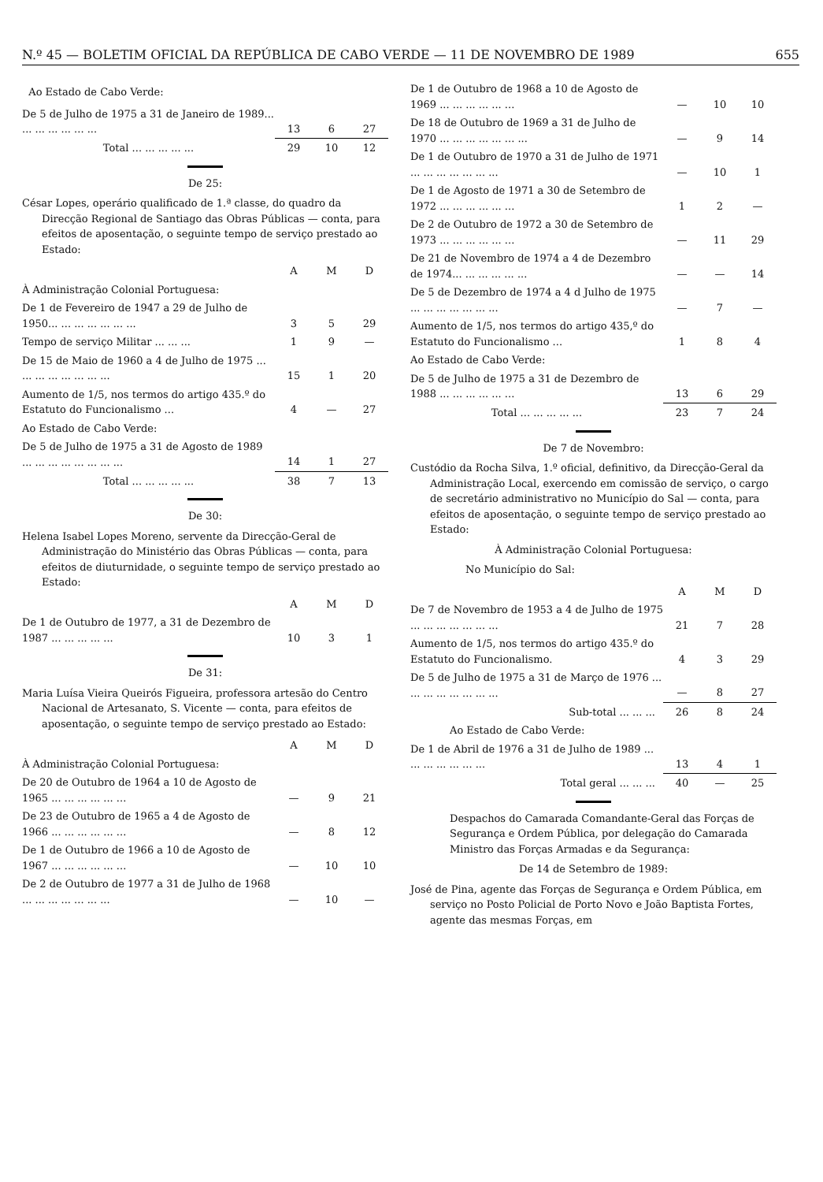N.º 45 — BOLETIM OFICIAL DA REPÚBLICA DE CABO VERDE — 11 DE NOVEMBRO DE 1989 655
Ao Estado de Cabo Verde:
| De 5 de Julho de 1975 a 31 de Janeiro de 1989... ... ... ... ... ... ... | 13 | 6 | 27 |
| Total ... ... ... ... ... | 29 | 10 | 12 |
De 25:
César Lopes, operário qualificado de 1.ª classe, do quadro da Direcção Regional de Santiago das Obras Públicas — conta, para efeitos de aposentação, o seguinte tempo de serviço prestado ao Estado:
| | A | M | D |
| --- | --- | --- | --- |
| À Administração Colonial Portuguesa: | | | |
| De 1 de Fevereiro de 1947 a 29 de Julho de 1950... ... ... ... ... ... ... | 3 | 5 | 29 |
| Tempo de serviço Militar ... ... ... | 1 | 9 | — |
| De 15 de Maio de 1960 a 4 de Julho de 1975 ... ... ... ... ... ... ... ... | 15 | 1 | 20 |
| Aumento de 1/5, nos termos do artigo 435.º do Estatuto do Funcionalismo ... | 4 | — | 27 |
| Ao Estado de Cabo Verde: | | | |
| De 5 de Julho de 1975 a 31 de Agosto de 1989 ... ... ... ... ... ... ... ... | 14 | 1 | 27 |
| Total ... ... ... ... ... | 38 | 7 | 13 |
De 30:
Helena Isabel Lopes Moreno, servente da Direcção-Geral de Administração do Ministério das Obras Públicas — conta, para efeitos de diuturnidade, o seguinte tempo de serviço prestado ao Estado:
| | A | M | D |
| --- | --- | --- | --- |
| De 1 de Outubro de 1977, a 31 de Dezembro de 1987 ... ... ... ... ... | 10 | 3 | 1 |
De 31:
Maria Luísa Vieira Queirós Figueira, professora artesão do Centro Nacional de Artesanato, S. Vicente — conta, para efeitos de aposentação, o seguinte tempo de serviço prestado ao Estado:
| | A | M | D |
| --- | --- | --- | --- |
| À Administração Colonial Portuguesa: | | | |
| De 20 de Outubro de 1964 a 10 de Agosto de 1965 ... ... ... ... ... ... | — | 9 | 21 |
| De 23 de Outubro de 1965 a 4 de Agosto de 1966 ... ... ... ... ... ... | — | 8 | 12 |
| De 1 de Outubro de 1966 a 10 de Agosto de 1967 ... ... ... ... ... ... | — | 10 | 10 |
| De 2 de Outubro de 1977 a 31 de Julho de 1968 ... ... ... ... ... ... ... | — | 10 | — |
| De 1 de Outubro de 1968 a 10 de Agosto de 1969 ... ... ... ... ... ... | — | 10 | 10 |
| De 18 de Outubro de 1969 a 31 de Julho de 1970 ... ... ... ... ... ... ... | — | 9 | 14 |
| De 1 de Outubro de 1970 a 31 de Julho de 1971 ... ... ... ... ... ... ... | — | 10 | 1 |
| De 1 de Agosto de 1971 a 30 de Setembro de 1972 ... ... ... ... ... ... | 1 | 2 | — |
| De 2 de Outubro de 1972 a 30 de Setembro de 1973 ... ... ... ... ... ... | — | 11 | 29 |
| De 21 de Novembro de 1974 a 4 de Dezembro de 1974... ... ... ... ... ... | — | — | 14 |
| De 5 de Dezembro de 1974 a 4 d Julho de 1975 ... ... ... ... ... ... ... | — | 7 | — |
| Aumento de 1/5, nos termos do artigo 435,º do Estatuto do Funcionalismo ... | 1 | 8 | 4 |
| Ao Estado de Cabo Verde: | | | |
| De 5 de Julho de 1975 a 31 de Dezembro de 1988 ... ... ... ... ... ... | 13 | 6 | 29 |
| Total ... ... ... ... ... | 23 | 7 | 24 |
De 7 de Novembro:
Custódio da Rocha Silva, 1.º oficial, definitivo, da Direcção-Geral da Administração Local, exercendo em comissão de serviço, o cargo de secretário administrativo no Município do Sal — conta, para efeitos de aposentação, o seguinte tempo de serviço prestado ao Estado:
À Administração Colonial Portuguesa:
No Município do Sal:
| | A | M | D |
| --- | --- | --- | --- |
| De 7 de Novembro de 1953 a 4 de Julho de 1975 ... ... ... ... ... ... ... | 21 | 7 | 28 |
| Aumento de 1/5, nos termos do artigo 435.º do Estatuto do Funcionalismo. | 4 | 3 | 29 |
| De 5 de Julho de 1975 a 31 de Março de 1976 ... ... ... ... ... ... ... ... | — | 8 | 27 |
| Sub-total ... ... ... | 26 | 8 | 24 |
| Ao Estado de Cabo Verde: | | | |
| De 1 de Abril de 1976 a 31 de Julho de 1989 ... ... ... ... ... ... ... | 13 | 4 | 1 |
| Total geral ... ... ... | 40 | — | 25 |
Despachos do Camarada Comandante-Geral das Forças de Segurança e Ordem Pública, por delegação do Camarada Ministro das Forças Armadas e da Segurança:
De 14 de Setembro de 1989:
José de Pina, agente das Forças de Segurança e Ordem Pública, em serviço no Posto Policial de Porto Novo e João Baptista Fortes, agente das mesmas Forças, em